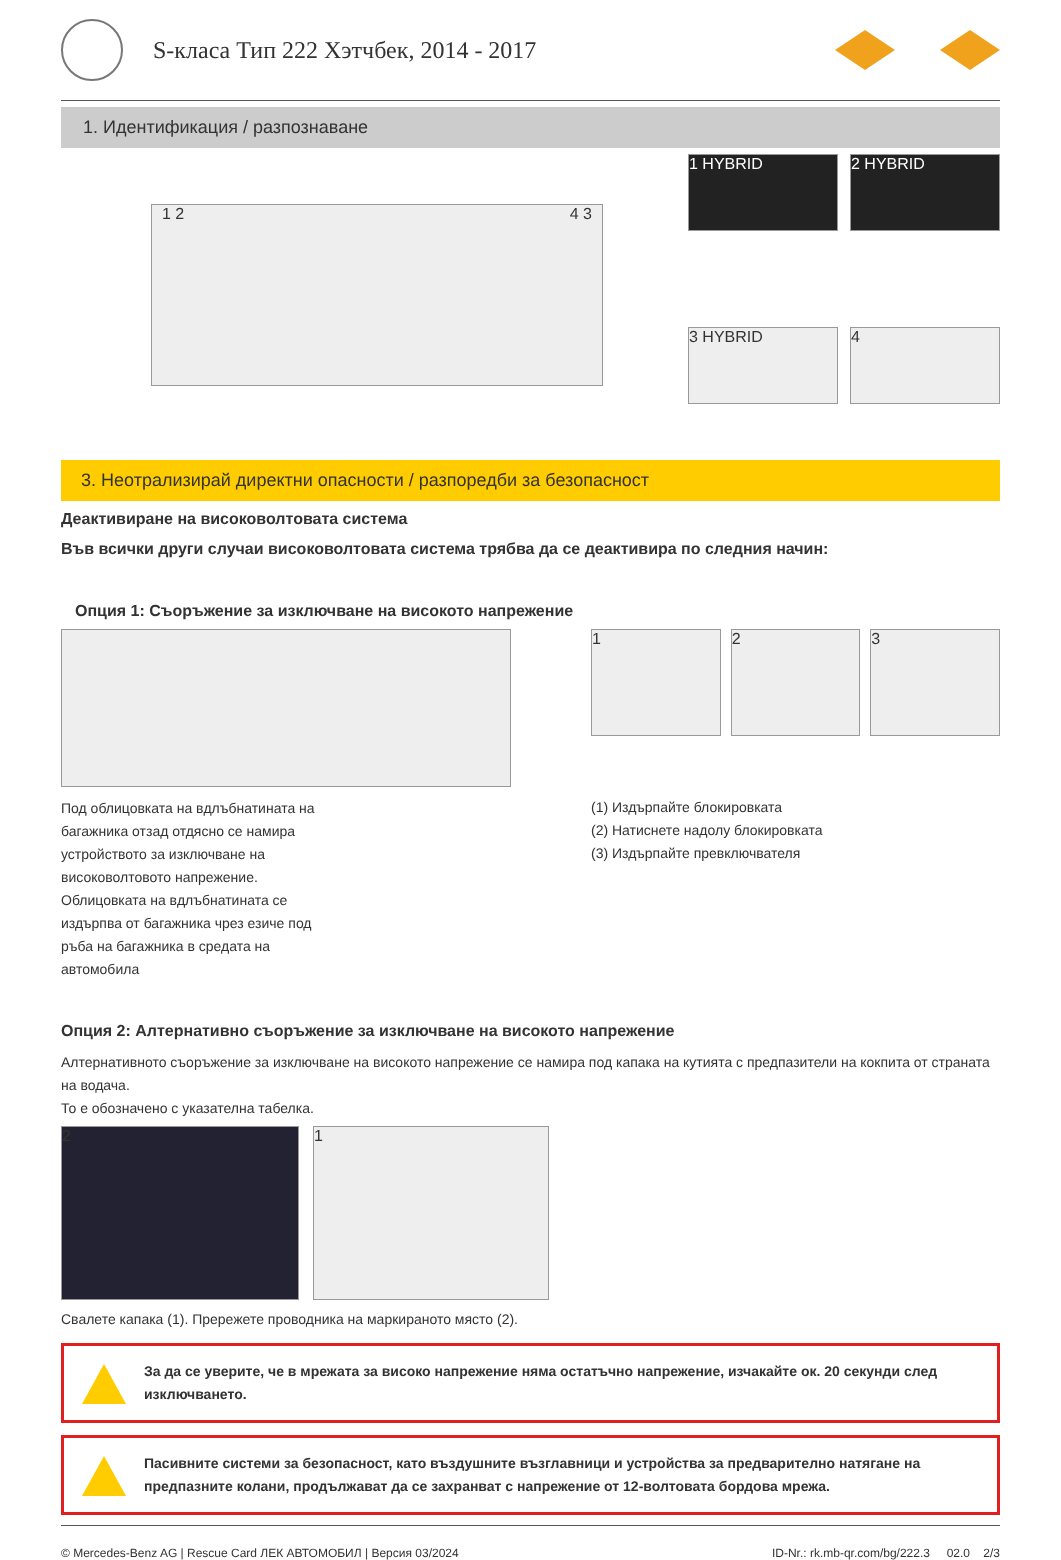S-класа Тип 222 Хэтчбек, 2014 - 2017
1. Идентификация / разпознаване
1 2 4 3
1 HYBRID
2 HYBRID
3 HYBRID
4
3. Неотрализирай директни опасности / разпоредби за безопасност
Деактивиране на високоволтовата система
Във всички други случаи високоволтовата система трябва да се деактивира по следния начин:
Опция 1: Съоръжение за изключване на високото напрежение
Под облицовката на вдлъбнатината на багажника отзад отдясно се намира устройството за изключване на високоволтовото напрежение. Облицовката на вдлъбнатината се издърпва от багажника чрез езиче под ръба на багажника в средата на автомобила
1 2 3
(1) Издърпайте блокировката
(2) Натиснете надолу блокировката
(3) Издърпайте превключвателя
Опция 2: Алтернативно съоръжение за изключване на високото напрежение
Алтернативното съоръжение за изключване на високото напрежение се намира под капака на кутията с предпазители на кокпита от страната на водача.
То е обозначено с указателна табелка.
2 1
Свалете капака (1). Прережете проводника на маркираното място (2).
За да се уверите, че в мрежата за високо напрежение няма остатъчно напрежение, изчакайте ок. 20 секунди след изключването.
Пасивните системи за безопасност, като въздушните възглавници и устройства за предварително натягане на предпазните колани, продължават да се захранват с напрежение от 12-волтовата бордова мрежа.
© Mercedes-Benz AG | Rescue Card ЛЕК АВТОМОБИЛ | Версия 03/2024 ID-Nr.: rk.mb-qr.com/bg/222.3 02.0 2/3